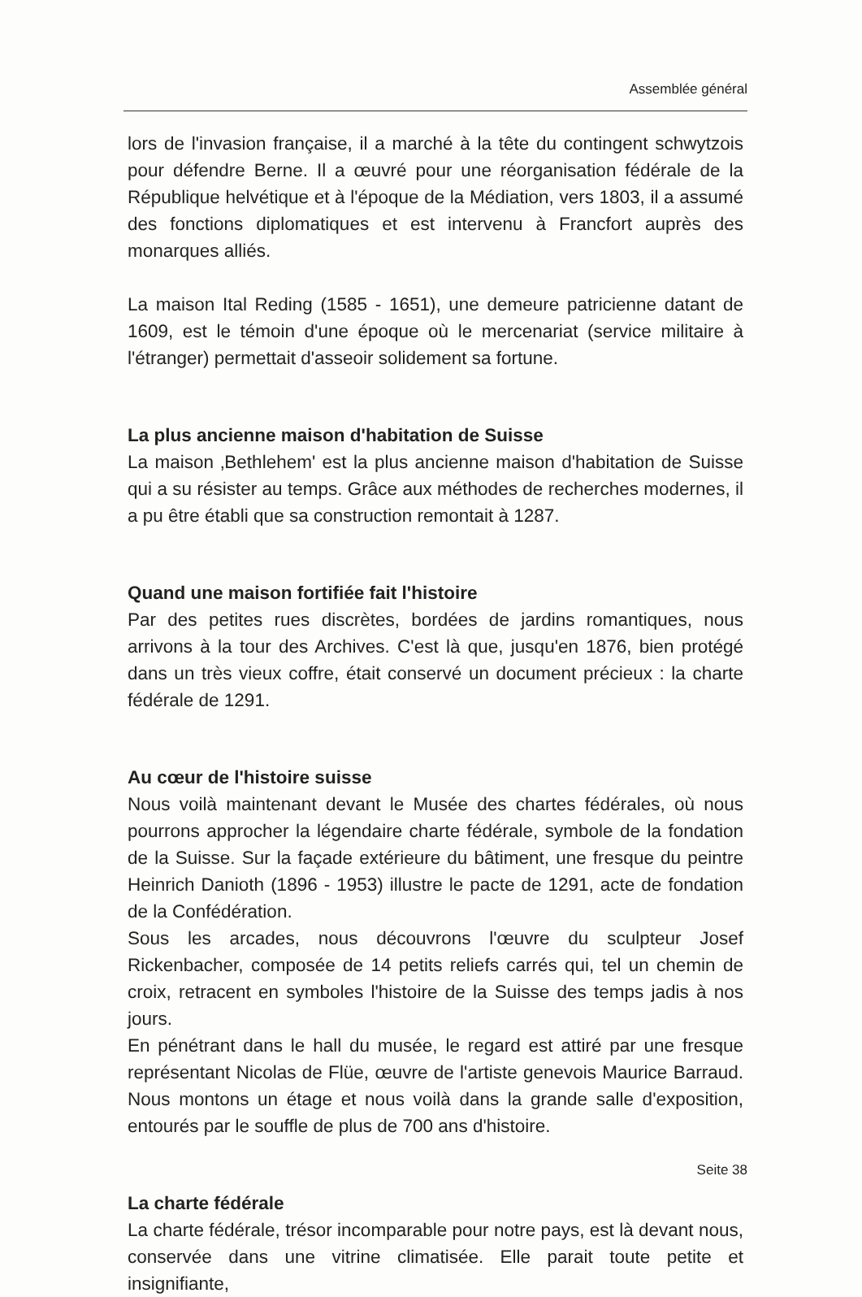Assemblée général
lors de l'invasion française, il a marché à la tête du contingent schwytzois pour défendre Berne. Il a œuvré pour une réorganisation fédérale de la République helvétique et à l'époque de la Médiation, vers 1803, il a assumé des fonctions diplomatiques et est intervenu à Francfort auprès des monarques alliés.
La maison Ital Reding (1585 - 1651), une demeure patricienne datant de 1609, est le témoin d'une époque où le mercenariat (service militaire à l'étranger) permettait d'asseoir solidement sa fortune.
La plus ancienne maison d'habitation de Suisse
La maison ‚Bethlehem' est la plus ancienne maison d'habitation de Suisse qui a su résister au temps. Grâce aux méthodes de recherches modernes, il a pu être établi que sa construction remontait à 1287.
Quand une maison fortifiée fait l'histoire
Par des petites rues discrètes, bordées de jardins romantiques, nous arrivons à la tour des Archives. C'est là que, jusqu'en 1876, bien protégé dans un très vieux coffre, était conservé un document précieux : la charte fédérale de 1291.
Au cœur de l'histoire suisse
Nous voilà maintenant devant le Musée des chartes fédérales, où nous pourrons approcher la légendaire charte fédérale, symbole de la fondation de la Suisse. Sur la façade extérieure du bâtiment, une fresque du peintre Heinrich Danioth (1896 - 1953) illustre le pacte de 1291, acte de fondation de la Confédération.
Sous les arcades, nous découvrons l'œuvre du sculpteur Josef Rickenbacher, composée de 14 petits reliefs carrés qui, tel un chemin de croix, retracent en symboles l'histoire de la Suisse des temps jadis à nos jours.
En pénétrant dans le hall du musée, le regard est attiré par une fresque représentant Nicolas de Flüe, œuvre de l'artiste genevois Maurice Barraud. Nous montons un étage et nous voilà dans la grande salle d'exposition, entourés par le souffle de plus de 700 ans d'histoire.
La charte fédérale
La charte fédérale, trésor incomparable pour notre pays, est là devant nous, conservée dans une vitrine climatisée. Elle parait toute petite et insignifiante,
Seite 38